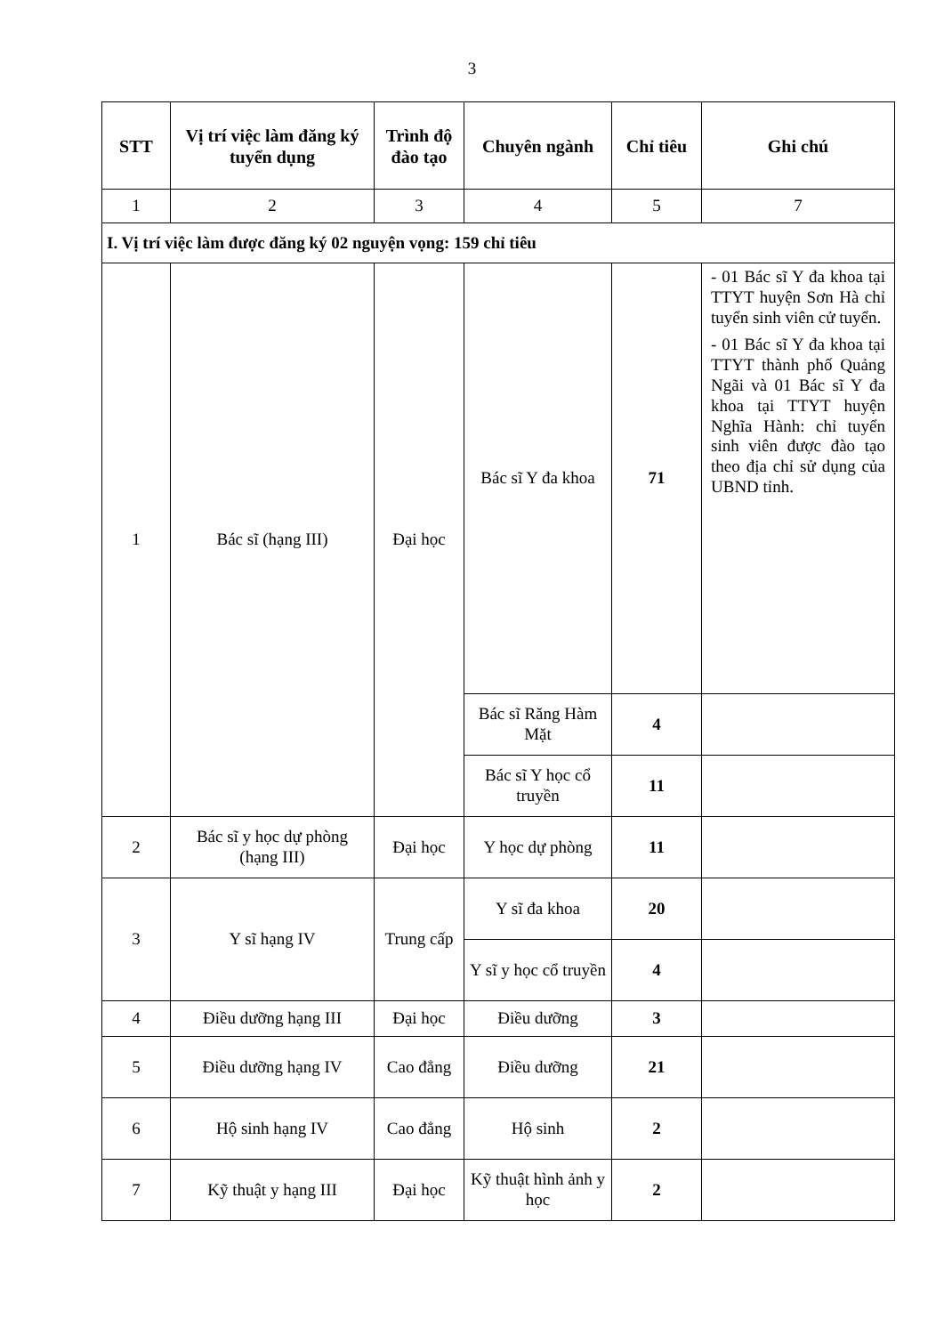3
| STT | Vị trí việc làm đăng ký tuyển dụng | Trình độ đào tạo | Chuyên ngành | Chỉ tiêu | Ghi chú |
| --- | --- | --- | --- | --- | --- |
| 1 | 2 | 3 | 4 | 5 | 7 |
| I. Vị trí việc làm được đăng ký 02 nguyện vọng: 159 chỉ tiêu | | | | | |
| 1 | Bác sĩ (hạng III) | Đại học | Bác sĩ Y đa khoa | 71 | - 01 Bác sĩ Y đa khoa tại TTYT huyện Sơn Hà chỉ tuyển sinh viên cử tuyển. - 01 Bác sĩ Y đa khoa tại TTYT thành phố Quảng Ngãi và 01 Bác sĩ Y đa khoa tại TTYT huyện Nghĩa Hành: chỉ tuyển sinh viên được đào tạo theo địa chỉ sử dụng của UBND tỉnh. |
| | | | Bác sĩ Răng Hàm Mặt | 4 | |
| | | | Bác sĩ Y học cổ truyền | 11 | |
| 2 | Bác sĩ y học dự phòng (hạng III) | Đại học | Y học dự phòng | 11 | |
| 3 | Y sĩ hạng IV | Trung cấp | Y sĩ đa khoa | 20 | |
| | | | Y sĩ y học cổ truyền | 4 | |
| 4 | Điều dưỡng hạng III | Đại học | Điều dưỡng | 3 | |
| 5 | Điều dưỡng hạng IV | Cao đẳng | Điều dưỡng | 21 | |
| 6 | Hộ sinh hạng IV | Cao đẳng | Hộ sinh | 2 | |
| 7 | Kỹ thuật y hạng III | Đại học | Kỹ thuật hình ảnh y học | 2 | |